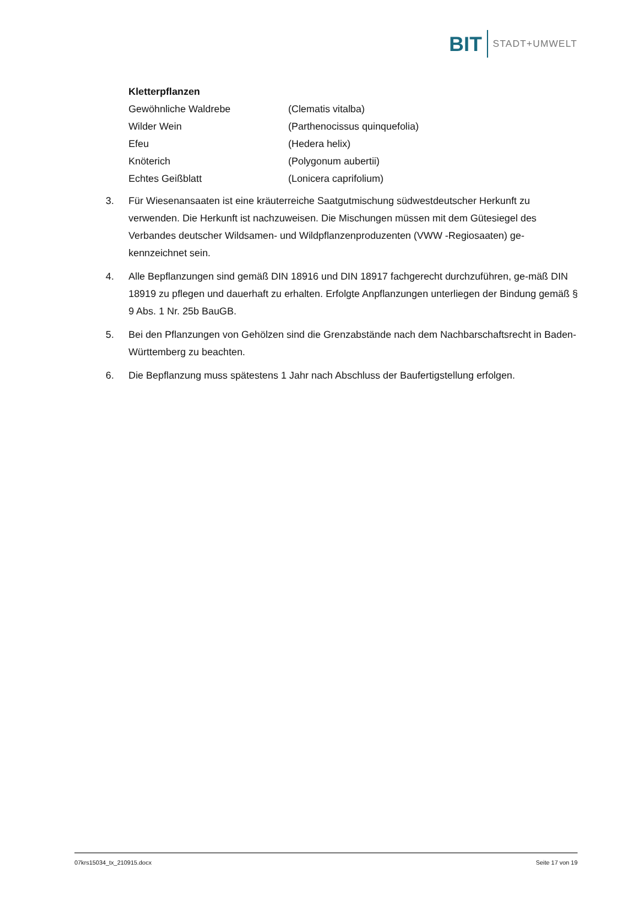BIT STADT+UMWELT
Kletterpflanzen
Gewöhnliche Waldrebe (Clematis vitalba)
Wilder Wein (Parthenocissus quinquefolia)
Efeu (Hedera helix)
Knöterich (Polygonum aubertii)
Echtes Geißblatt (Lonicera caprifolium)
3. Für Wiesenansaaten ist eine kräuterreiche Saatgutmischung südwestdeutscher Herkunft zu verwenden. Die Herkunft ist nachzuweisen. Die Mischungen müssen mit dem Gütesiegel des Verbandes deutscher Wildsamen- und Wildpflanzenproduzenten (VWW -Regiosaaten) ge-kennzeichnet sein.
4. Alle Bepflanzungen sind gemäß DIN 18916 und DIN 18917 fachgerecht durchzuführen, ge-mäß DIN 18919 zu pflegen und dauerhaft zu erhalten. Erfolgte Anpflanzungen unterliegen der Bindung gemäß § 9 Abs. 1 Nr. 25b BauGB.
5. Bei den Pflanzungen von Gehölzen sind die Grenzabstände nach dem Nachbarschaftsrecht in Baden-Württemberg zu beachten.
6. Die Bepflanzung muss spätestens 1 Jahr nach Abschluss der Baufertigstellung erfolgen.
07krs15034_tx_210915.docx Seite 17 von 19